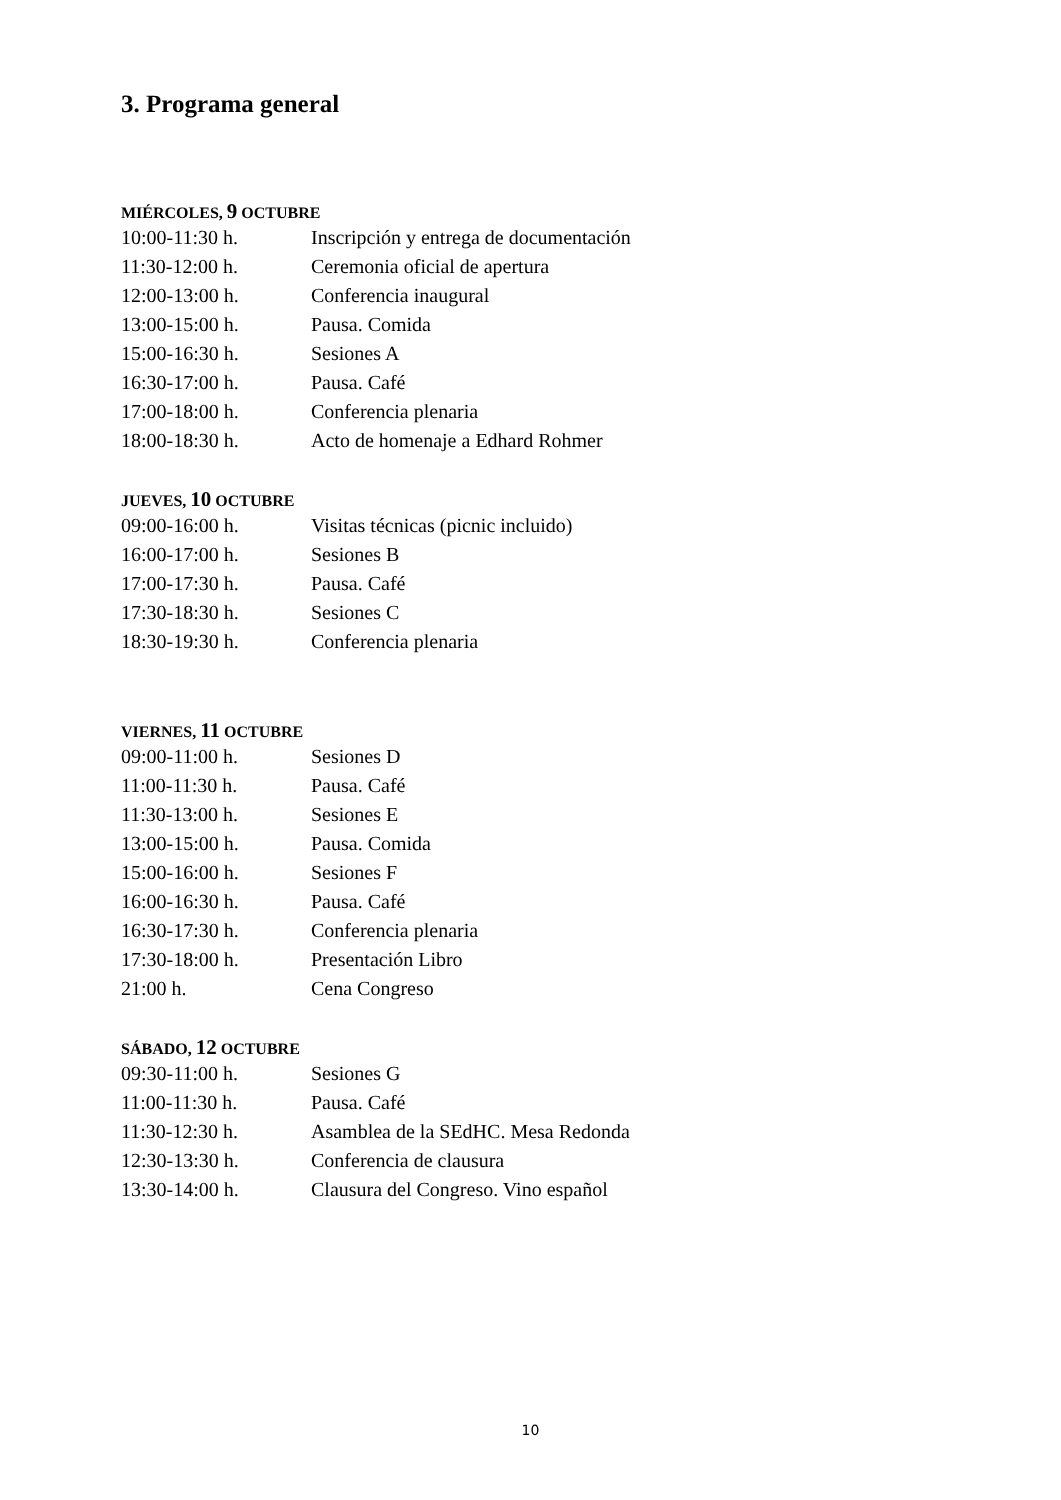3. Programa general
MIÉRCOLES, 9 OCTUBRE
| 10:00-11:30 h. | Inscripción y entrega de documentación |
| 11:30-12:00 h. | Ceremonia oficial de apertura |
| 12:00-13:00 h. | Conferencia inaugural |
| 13:00-15:00 h. | Pausa. Comida |
| 15:00-16:30 h. | Sesiones A |
| 16:30-17:00 h. | Pausa. Café |
| 17:00-18:00 h. | Conferencia plenaria |
| 18:00-18:30 h. | Acto de homenaje a Edhard Rohmer |
JUEVES, 10 OCTUBRE
| 09:00-16:00 h. | Visitas técnicas (picnic incluido) |
| 16:00-17:00 h. | Sesiones B |
| 17:00-17:30 h. | Pausa. Café |
| 17:30-18:30 h. | Sesiones C |
| 18:30-19:30 h. | Conferencia plenaria |
VIERNES, 11 OCTUBRE
| 09:00-11:00 h. | Sesiones D |
| 11:00-11:30 h. | Pausa. Café |
| 11:30-13:00 h. | Sesiones E |
| 13:00-15:00 h. | Pausa. Comida |
| 15:00-16:00 h. | Sesiones F |
| 16:00-16:30 h. | Pausa. Café |
| 16:30-17:30 h. | Conferencia plenaria |
| 17:30-18:00 h. | Presentación Libro |
| 21:00 h. | Cena Congreso |
SÁBADO, 12 OCTUBRE
| 09:30-11:00 h. | Sesiones G |
| 11:00-11:30 h. | Pausa. Café |
| 11:30-12:30 h. | Asamblea de la SEdHC. Mesa Redonda |
| 12:30-13:30 h. | Conferencia de clausura |
| 13:30-14:00 h. | Clausura del Congreso. Vino español |
10